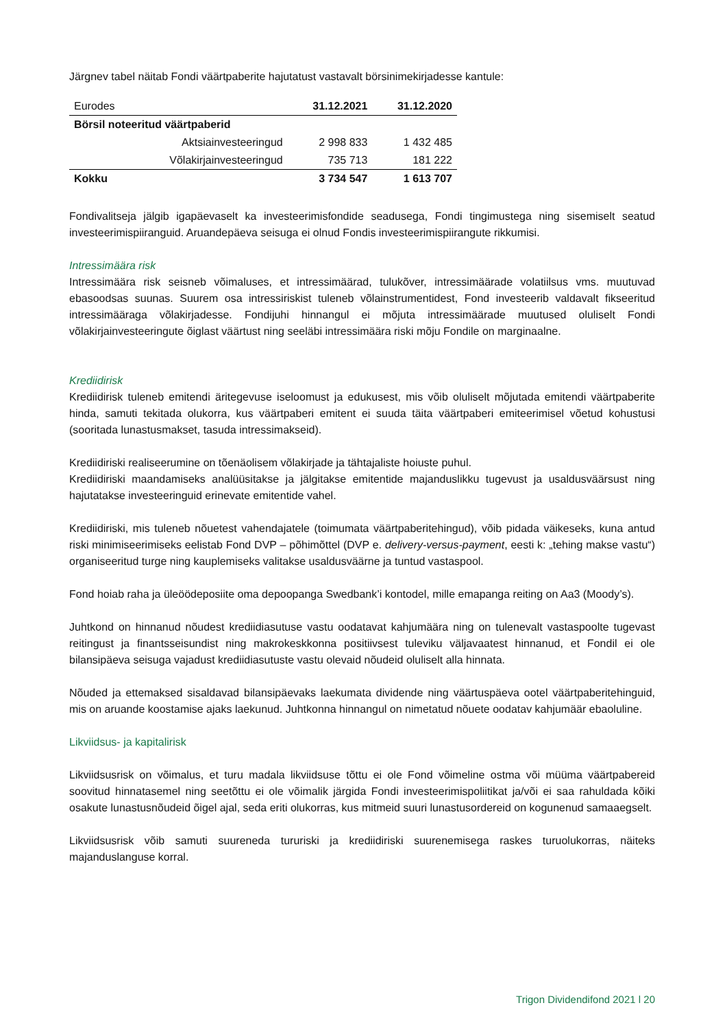Järgnev tabel näitab Fondi väärtpaberite hajutatust vastavalt börsinimekirjadesse kantule:
| Eurodes | 31.12.2021 | 31.12.2020 |
| Börsil noteeritud väärtpaberid | | |
| Aktsiainvesteeringud | 2 998 833 | 1 432 485 |
| Võlakirjainvesteeringud | 735 713 | 181 222 |
| Kokku | 3 734 547 | 1 613 707 |
Fondivalitseja jälgib igapäevaselt ka investeerimisfondide seadusega, Fondi tingimustega ning sisemiselt seatud investeerimispiiranguid. Aruandepäeva seisuga ei olnud Fondis investeerimispiirangute rikkumisi.
Intressimäära risk
Intressimäära risk seisneb võimaluses, et intressimäärad, tulukõver, intressimäärade volatiilsus vms. muutuvad ebasoodsas suunas. Suurem osa intressiriskist tuleneb võlainstrumentidest, Fond investeerib valdavalt fikseeritud intressimääraga võlakirjadesse. Fondijuhi hinnangul ei mõjuta intressimäärade muutused oluliselt Fondi võlakirjainvesteeringute õiglast väärtust ning seeläbi intressimäära riski mõju Fondile on marginaalne.
Krediidirisk
Krediidirisk tuleneb emitendi äritegevuse iseloomust ja edukusest, mis võib oluliselt mõjutada emitendi väärtpaberite hinda, samuti tekitada olukorra, kus väärtpaberi emitent ei suuda täita väärtpaberi emiteerimisel võetud kohustusi (sooritada lunastusmakset, tasuda intressimakseid).
Krediidiriski realiseerumine on tõenäolisem võlakirjade ja tähtajaliste hoiuste puhul.
Krediidiriski maandamiseks analüüsitakse ja jälgitakse emitentide majanduslikku tugevust ja usaldusväärsust ning hajutatakse investeeringuid erinevate emitentide vahel.
Krediidiriski, mis tuleneb nõuetest vahendajatele (toimumata väärtpaberitehingud), võib pidada väikeseks, kuna antud riski minimiseerimiseks eelistab Fond DVP – põhimõttel (DVP e. delivery-versus-payment, eesti k: „tehing makse vastu“) organiseeritud turge ning kauplemiseks valitakse usaldusväärne ja tuntud vastaspool.
Fond hoiab raha ja üleöödeposiite oma depoopanga Swedbank’i kontodel, mille emapanga reiting on Aa3 (Moody’s).
Juhtkond on hinnanud nõudest krediidiasutuse vastu oodatavat kahjumäära ning on tulenevalt vastaspoolte tugevast reitingust ja finantsseisundist ning makrokeskkonna positiivsest tuleviku väljavaatest hinnanud, et Fondil ei ole bilansipäeva seisuga vajadust krediidiasutuste vastu olevaid nõudeid oluliselt alla hinnata.
Nõuded ja ettemaksed sisaldavad bilansipäevaks laekumata dividende ning väärtuspäeva ootel väärtpaberitehinguid, mis on aruande koostamise ajaks laekunud. Juhtkonna hinnangul on nimetatud nõuete oodatav kahjumäär ebaoluline.
Likviidsus- ja kapitalirisk
Likviidsusrisk on võimalus, et turu madala likviidsuse tõttu ei ole Fond võimeline ostma või müüma väärtpabereid soovitud hinnatasemel ning seetõttu ei ole võimalik järgida Fondi investeerimispoliitikat ja/või ei saa rahuldada kõiki osakute lunastusnõudeid õigel ajal, seda eriti olukorras, kus mitmeid suuri lunastusordereid on kogunenud samaaegselt.
Likviidsusrisk võib samuti suureneda tururiski ja krediidiriski suurenemisega raskes turuolukorras, näiteks majanduslanguse korral.
Trigon Dividendifond 2021 l 20